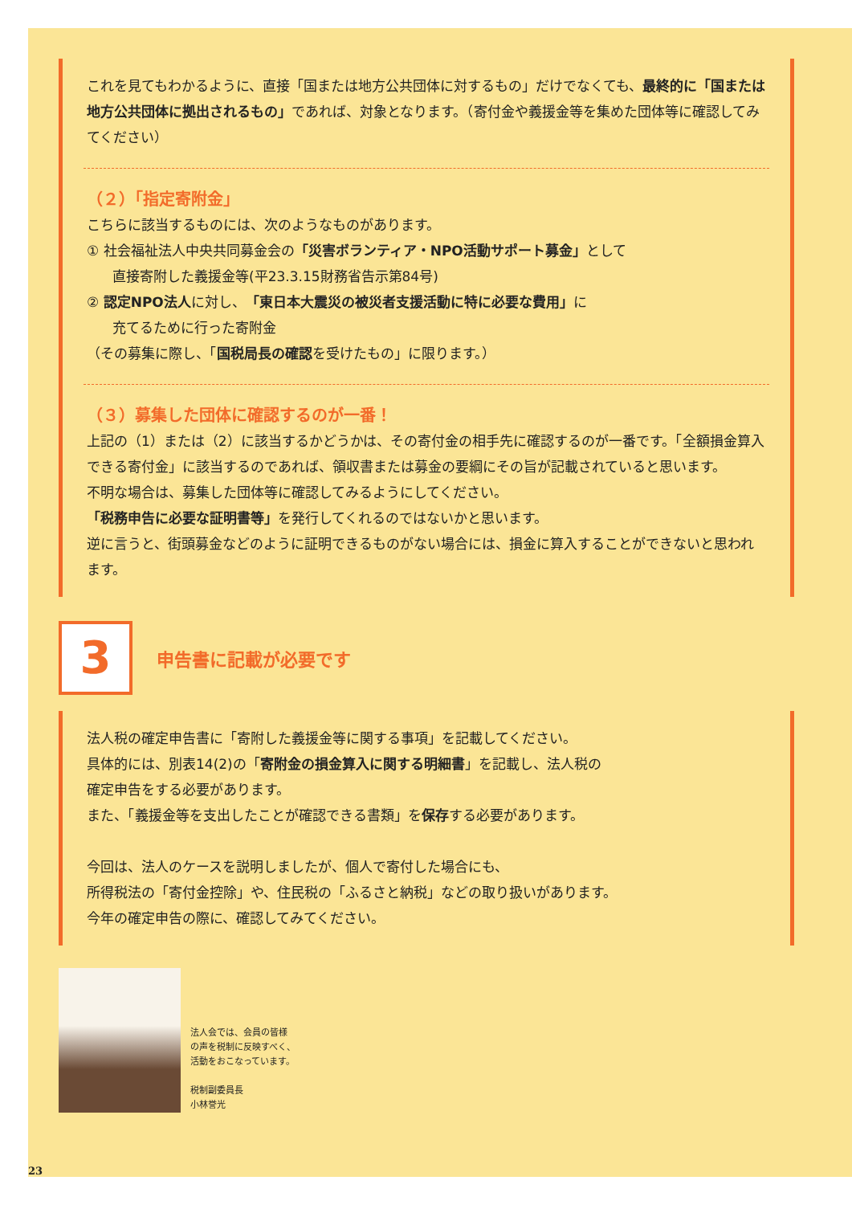これを見てもわかるように、直接「国または地方公共団体に対するもの」だけでなくても、最終的に「国または地方公共団体に拠出されるもの」であれば、対象となります。（寄付金や義援金等を集めた団体等に確認してみてください）
（２）「指定寄附金」
こちらに該当するものには、次のようなものがあります。
① 社会福祉法人中央共同募金会の「災害ボランティア・NPO活動サポート募金」として
直接寄附した義援金等(平23.3.15財務省告示第84号)
② 認定NPO法人に対し、「東日本大震災の被災者支援活動に特に必要な費用」に
充てるために行った寄附金
（その募集に際し、「国税局長の確認を受けたもの」に限ります。）
（３）募集した団体に確認するのが一番！
上記の（1）または（2）に該当するかどうかは、その寄付金の相手先に確認するのが一番です。「全額損金算入できる寄付金」に該当するのであれば、領収書または募金の要綱にその旨が記載されていると思います。
不明な場合は、募集した団体等に確認してみるようにしてください。
「税務申告に必要な証明書等」を発行してくれるのではないかと思います。
逆に言うと、街頭募金などのように証明できるものがない場合には、損金に算入することができないと思われます。
3
申告書に記載が必要です
法人税の確定申告書に「寄附した義援金等に関する事項」を記載してください。
具体的には、別表14(2)の「寄附金の損金算入に関する明細書」を記載し、法人税の
確定申告をする必要があります。
また、「義援金等を支出したことが確認できる書類」を保存する必要があります。
今回は、法人のケースを説明しましたが、個人で寄付した場合にも、
所得税法の「寄付金控除」や、住民税の「ふるさと納税」などの取り扱いがあります。
今年の確定申告の際に、確認してみてください。
法人会では、会員の皆様
の声を税制に反映すべく、
活動をおこなっています。
税制副委員長
小林誉光
23